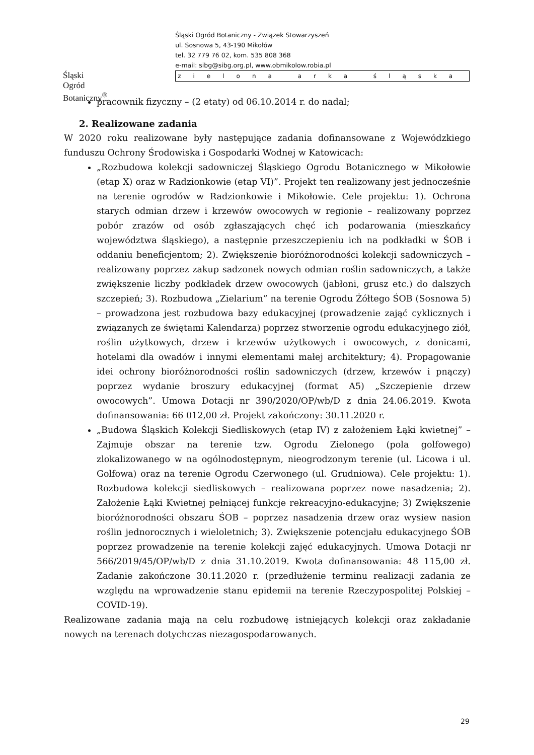Śląski Ogród Botaniczny<sup>®</sup>
Śląski Ogród Botaniczny - Związek Stowarzyszeń
ul. Sosnowa 5, 43-190 Mikołów
tel. 32 779 76 02, kom. 535 808 368
e-mail: sibg@sibg.org.pl, www.obmikolow.robia.pl
zielona arka śląska
pracownik fizyczny – (2 etaty) od 06.10.2014 r. do nadal;
2. Realizowane zadania
W 2020 roku realizowane były następujące zadania dofinansowane z Wojewódzkiego funduszu Ochrony Środowiska i Gospodarki Wodnej w Katowicach:
„Rozbudowa kolekcji sadowniczej Śląskiego Ogrodu Botanicznego w Mikołowie (etap X) oraz w Radzionkowie (etap VI)”. Projekt ten realizowany jest jednocześnie na terenie ogrodów w Radzionkowie i Mikołowie. Cele projektu: 1). Ochrona starych odmian drzew i krzewów owocowych w regionie – realizowany poprzez pobór zrazów od osób zgłaszających chęć ich podarowania (mieszkańcy województwa śląskiego), a następnie przeszczepieniu ich na podkładki w ŚOB i oddaniu beneficjentom; 2). Zwiększenie bioróżnorodności kolekcji sadowniczych – realizowany poprzez zakup sadzonek nowych odmian roślin sadowniczych, a także zwiększenie liczby podkładek drzew owocowych (jabłoni, grusz etc.) do dalszych szczepień; 3). Rozbudowa „Zielarium” na terenie Ogrodu Żółtego ŚOB (Sosnowa 5) – prowadzona jest rozbudowa bazy edukacyjnej (prowadzenie zająć cyklicznych i związanych ze świętami Kalendarza) poprzez stworzenie ogrodu edukacyjnego ziół, roślin użytkowych, drzew i krzewów użytkowych i owocowych, z donicami, hotelami dla owadów i innymi elementami małej architektury; 4). Propagowanie idei ochrony bioróżnorodności roślin sadowniczych (drzew, krzewów i pnączy) poprzez wydanie broszury edukacyjnej (format A5) „Szczepienie drzew owocowych”. Umowa Dotacji nr 390/2020/OP/wb/D z dnia 24.06.2019. Kwota dofinansowania: 66 012,00 zł. Projekt zakończony: 30.11.2020 r.
„Budowa Śląskich Kolekcji Siedliskowych (etap IV) z założeniem Łąki kwietnej” – Zajmuje obszar na terenie tzw. Ogrodu Zielonego (pola golfowego) zlokalizowanego w na ogólnodostępnym, nieogrodzonym terenie (ul. Licowa i ul. Golfowa) oraz na terenie Ogrodu Czerwonego (ul. Grudniowa). Cele projektu: 1). Rozbudowa kolekcji siedliskowych – realizowana poprzez nowe nasadzenia; 2). Założenie Łąki Kwietnej pełniącej funkcje rekreacyjno-edukacyjne; 3) Zwiększenie bioróżnorodności obszaru ŚOB – poprzez nasadzenia drzew oraz wysiew nasion roślin jednorocznych i wieloletnich; 3). Zwiększenie potencjału edukacyjnego ŚOB poprzez prowadzenie na terenie kolekcji zajęć edukacyjnych. Umowa Dotacji nr 566/2019/45/OP/wb/D z dnia 31.10.2019. Kwota dofinansowania: 48 115,00 zł. Zadanie zakończone 30.11.2020 r. (przedłużenie terminu realizacji zadania ze względu na wprowadzenie stanu epidemii na terenie Rzeczypospolitej Polskiej – COVID-19).
Realizowane zadania mają na celu rozbudowę istniejących kolekcji oraz zakładanie nowych na terenach dotychczas niezagospodarowanych.
29